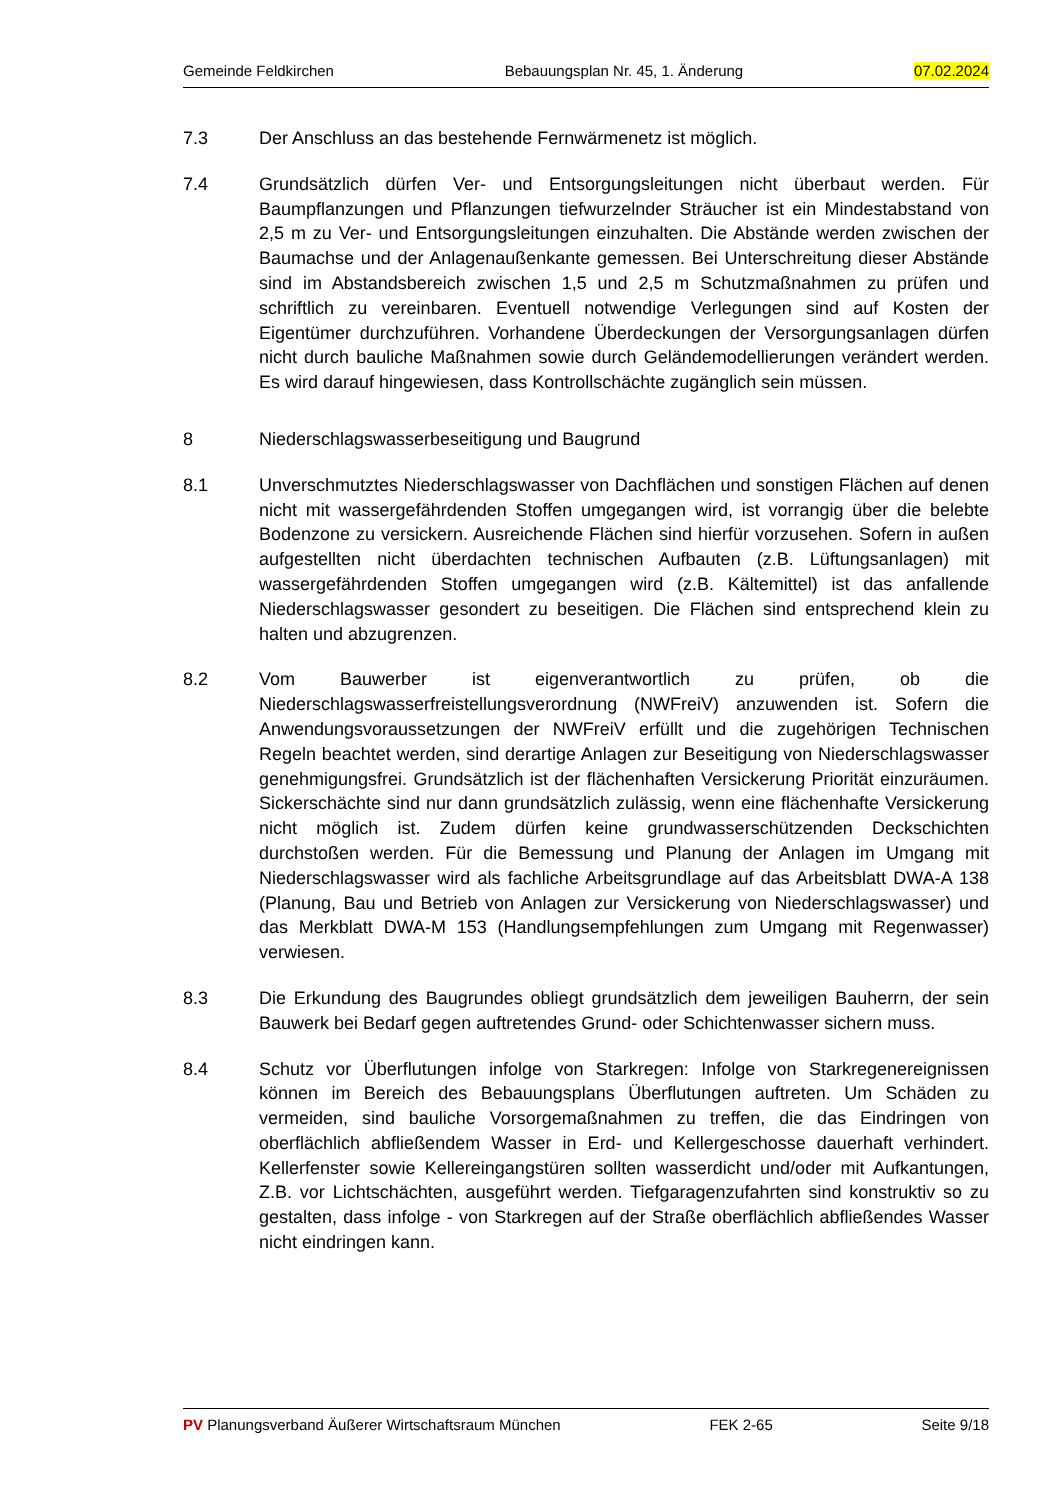Gemeinde Feldkirchen Bebauungsplan Nr. 45, 1. Änderung 07.02.2024
7.3 Der Anschluss an das bestehende Fernwärmenetz ist möglich.
7.4 Grundsätzlich dürfen Ver- und Entsorgungsleitungen nicht überbaut werden. Für Baumpflanzungen und Pflanzungen tiefwurzelnder Sträucher ist ein Mindestabstand von 2,5 m zu Ver- und Entsorgungsleitungen einzuhalten. Die Abstände werden zwischen der Baumachse und der Anlagenaußenkante gemessen. Bei Unterschreitung dieser Abstände sind im Abstandsbereich zwischen 1,5 und 2,5 m Schutzmaßnahmen zu prüfen und schriftlich zu vereinbaren. Eventuell notwendige Verlegungen sind auf Kosten der Eigentümer durchzuführen. Vorhandene Überdeckungen der Versorgungsanlagen dürfen nicht durch bauliche Maßnahmen sowie durch Geländemodellierungen verändert werden. Es wird darauf hingewiesen, dass Kontrollschächte zugänglich sein müssen.
8 Niederschlagswasserbeseitigung und Baugrund
8.1 Unverschmutztes Niederschlagswasser von Dachflächen und sonstigen Flächen auf denen nicht mit wassergefährdenden Stoffen umgegangen wird, ist vorrangig über die belebte Bodenzone zu versickern. Ausreichende Flächen sind hierfür vorzusehen. Sofern in außen aufgestellten nicht überdachten technischen Aufbauten (z.B. Lüftungsanlagen) mit wassergefährdenden Stoffen umgegangen wird (z.B. Kältemittel) ist das anfallende Niederschlagswasser gesondert zu beseitigen. Die Flächen sind entsprechend klein zu halten und abzugrenzen.
8.2 Vom Bauwerber ist eigenverantwortlich zu prüfen, ob die Niederschlagswasserfreistellungsverordnung (NWFreiV) anzuwenden ist. Sofern die Anwendungsvoraussetzungen der NWFreiV erfüllt und die zugehörigen Technischen Regeln beachtet werden, sind derartige Anlagen zur Beseitigung von Niederschlagswasser genehmigungsfrei. Grundsätzlich ist der flächenhaften Versickerung Priorität einzuräumen. Sickerschächte sind nur dann grundsätzlich zulässig, wenn eine flächenhafte Versickerung nicht möglich ist. Zudem dürfen keine grundwasserschützenden Deckschichten durchstoßen werden. Für die Bemessung und Planung der Anlagen im Umgang mit Niederschlagswasser wird als fachliche Arbeitsgrundlage auf das Arbeitsblatt DWA-A 138 (Planung, Bau und Betrieb von Anlagen zur Versickerung von Niederschlagswasser) und das Merkblatt DWA-M 153 (Handlungsempfehlungen zum Umgang mit Regenwasser) verwiesen.
8.3 Die Erkundung des Baugrundes obliegt grundsätzlich dem jeweiligen Bauherrn, der sein Bauwerk bei Bedarf gegen auftretendes Grund- oder Schichtenwasser sichern muss.
8.4 Schutz vor Überflutungen infolge von Starkregen: Infolge von Starkregenereignissen können im Bereich des Bebauungsplans Überflutungen auftreten. Um Schäden zu vermeiden, sind bauliche Vorsorgemaßnahmen zu treffen, die das Eindringen von oberflächlich abfließendem Wasser in Erd- und Kellergeschosse dauerhaft verhindert. Kellerfenster sowie Kellereingangstüren sollten wasserdicht und/oder mit Aufkantungen, Z.B. vor Lichtschächten, ausgeführt werden. Tiefgaragenzufahrten sind konstruktiv so zu gestalten, dass infolge - von Starkregen auf der Straße oberflächlich abfließendes Wasser nicht eindringen kann.
PV Planungsverband Äußerer Wirtschaftsraum München FEK 2-65 Seite 9/18